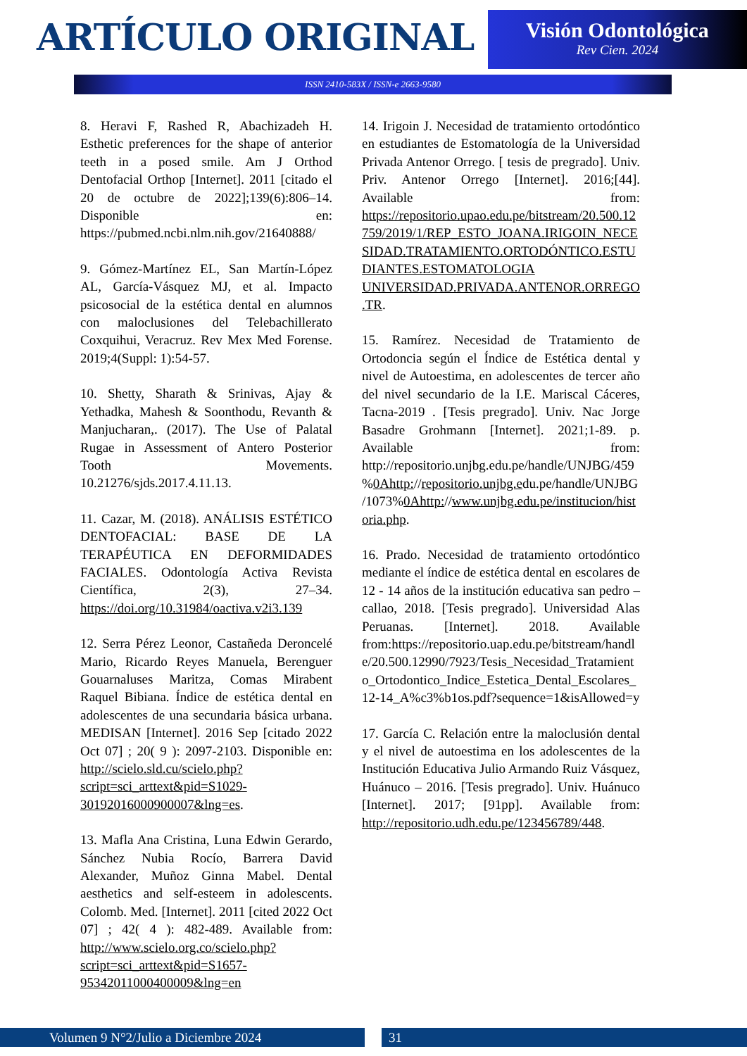ARTÍCULO ORIGINAL
Visión Odontológica
Rev Cien. 2024
ISSN 2410-583X / ISSN-e 2663-9580
8. Heravi F, Rashed R, Abachizadeh H. Esthetic preferences for the shape of anterior teeth in a posed smile. Am J Orthod Dentofacial Orthop [Internet]. 2011 [citado el 20 de octubre de 2022];139(6):806–14. Disponible en: https://pubmed.ncbi.nlm.nih.gov/21640888/
9. Gómez-Martínez EL, San Martín-López AL, García-Vásquez MJ, et al. Impacto psicosocial de la estética dental en alumnos con maloclusiones del Telebachillerato Coxquihui, Veracruz. Rev Mex Med Forense. 2019;4(Suppl: 1):54-57.
10. Shetty, Sharath & Srinivas, Ajay & Yethadka, Mahesh & Soonthodu, Revanth & Manjucharan,. (2017). The Use of Palatal Rugae in Assessment of Antero Posterior Tooth Movements. 10.21276/sjds.2017.4.11.13.
11. Cazar, M. (2018). ANÁLISIS ESTÉTICO DENTOFACIAL: BASE DE LA TERAPÉUTICA EN DEFORMIDADES FACIALES. Odontología Activa Revista Científica, 2(3), 27–34. https://doi.org/10.31984/oactiva.v2i3.139
12. Serra Pérez Leonor, Castañeda Deroncelé Mario, Ricardo Reyes Manuela, Berenguer Gouarnaluses Maritza, Comas Mirabent Raquel Bibiana. Índice de estética dental en adolescentes de una secundaria básica urbana. MEDISAN [Internet]. 2016 Sep [citado 2022 Oct 07] ; 20( 9 ): 2097-2103. Disponible en: http://scielo.sld.cu/scielo.php?script=sci_arttext&pid=S1029-30192016000900007&lng=es.
13. Mafla Ana Cristina, Luna Edwin Gerardo, Sánchez Nubia Rocío, Barrera David Alexander, Muñoz Ginna Mabel. Dental aesthetics and self-esteem in adolescents. Colomb. Med. [Internet]. 2011 [cited 2022 Oct 07] ; 42( 4 ): 482-489. Available from: http://www.scielo.org.co/scielo.php?script=sci_arttext&pid=S1657-95342011000400009&lng=en
14. Irigoin J. Necesidad de tratamiento ortodóntico en estudiantes de Estomatología de la Universidad Privada Antenor Orrego. [ tesis de pregrado]. Univ. Priv. Antenor Orrego [Internet]. 2016;[44]. Available from: https://repositorio.upao.edu.pe/bitstream/20.500.12759/2019/1/REP_ESTO_JOANA.IRIGOIN_NECESIDAD.TRATAMIENTO.ORTODÓNTICO.ESTUDIANTES.ESTOMATOLOGIA UNIVERSIDAD.PRIVADA.ANTENOR.ORREGO.TR.
15. Ramírez. Necesidad de Tratamiento de Ortodoncia según el Índice de Estética dental y nivel de Autoestima, en adolescentes de tercer año del nivel secundario de la I.E. Mariscal Cáceres, Tacna-2019 . [Tesis pregrado]. Univ. Nac Jorge Basadre Grohmann [Internet]. 2021;1-89. p. Available from: http://repositorio.unjbg.edu.pe/handle/UNJBG/459%0Ahttp://repositorio.unjbg.edu.pe/handle/UNJBG/1073%0Ahttp://www.unjbg.edu.pe/institucion/historia.php.
16. Prado. Necesidad de tratamiento ortodóntico mediante el índice de estética dental en escolares de 12 - 14 años de la institución educativa san pedro – callao, 2018. [Tesis pregrado]. Universidad Alas Peruanas. [Internet]. 2018. Available from:https://repositorio.uap.edu.pe/bitstream/handle/20.500.12990/7923/Tesis_Necesidad_Tratamiento_Ortodontico_Indice_Estetica_Dental_Escolares_12-14_A%c3%b1os.pdf?sequence=1&isAllowed=y
17. García C. Relación entre la maloclusión dental y el nivel de autoestima en los adolescentes de la Institución Educativa Julio Armando Ruiz Vásquez, Huánuco – 2016. [Tesis pregrado]. Univ. Huánuco [Internet]. 2017; [91pp]. Available from: http://repositorio.udh.edu.pe/123456789/448.
Volumen 9 N°2/Julio a Diciembre 2024 31